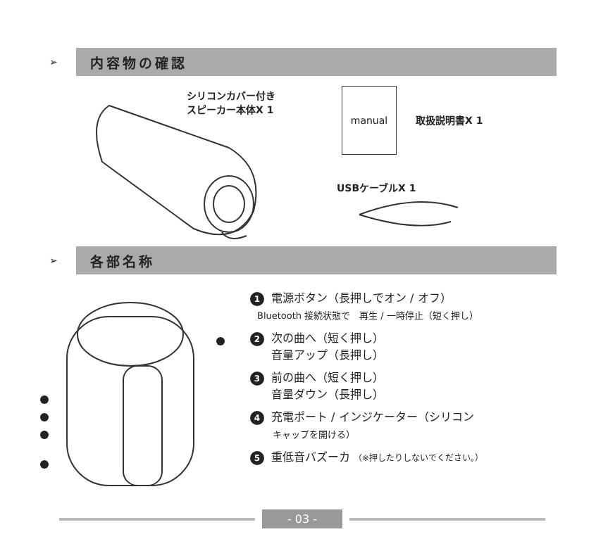➢
内容物の確認
シリコンカバー付き
スピーカー本体X 1
manual
取扱説明書X 1
USBケーブルX 1
➢
各部名称
1 電源ボタン（長押しでオン / オフ）
Bluetooth 接続状態で　再生 / 一時停止（短く押し）
2 次の曲へ（短く押し）
音量アップ（長押し）
3 前の曲へ（短く押し）
音量ダウン（長押し）
4 充電ポート / インジケーター（シリコン
キャップを開ける）
5 重低音バズーカ （※押したりしないでください。）
- 03 -